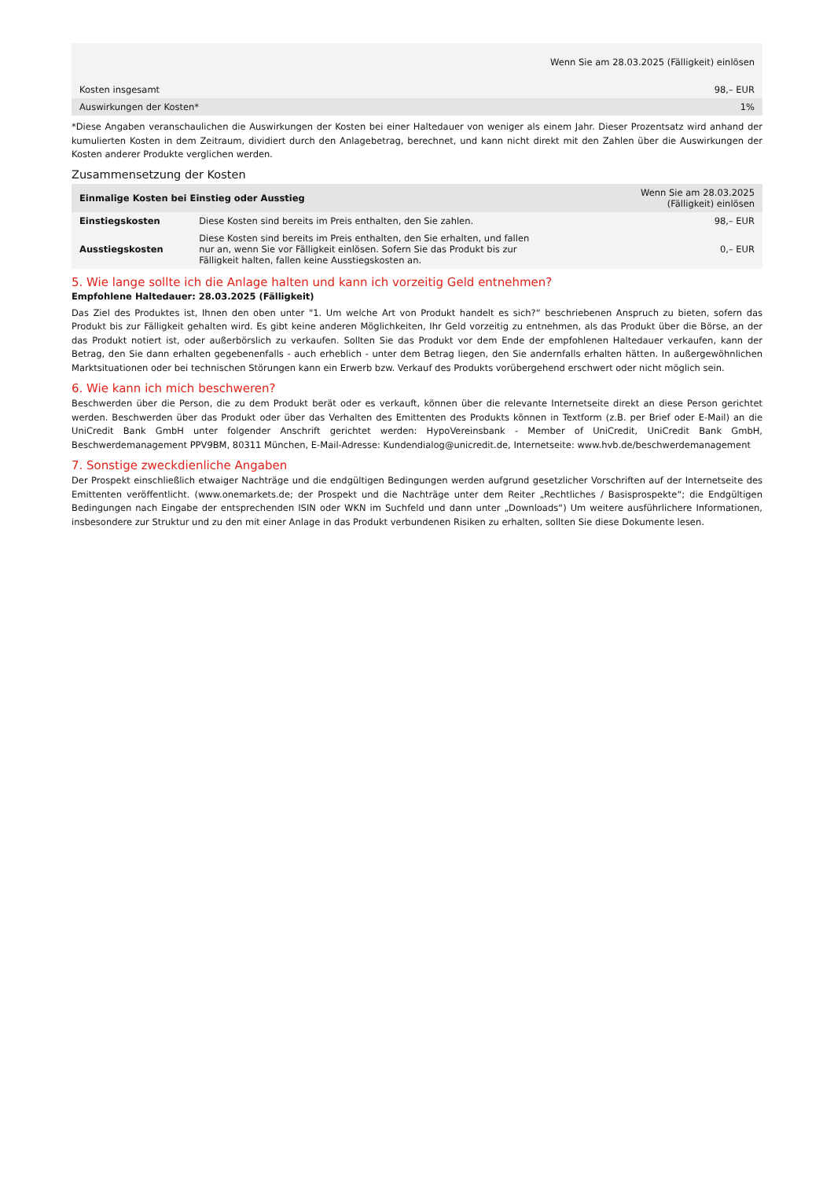| Wenn Sie am 28.03.2025 (Fälligkeit) einlösen | |
| --- | --- |
| Kosten insgesamt | 98,– EUR |
| Auswirkungen der Kosten* | 1% |
*Diese Angaben veranschaulichen die Auswirkungen der Kosten bei einer Haltedauer von weniger als einem Jahr. Dieser Prozentsatz wird anhand der kumulierten Kosten in dem Zeitraum, dividiert durch den Anlagebetrag, berechnet, und kann nicht direkt mit den Zahlen über die Auswirkungen der Kosten anderer Produkte verglichen werden.
Zusammensetzung der Kosten
| Einmalige Kosten bei Einstieg oder Ausstieg | | Wenn Sie am 28.03.2025 (Fälligkeit) einlösen |
| --- | --- | --- |
| Einstiegskosten | Diese Kosten sind bereits im Preis enthalten, den Sie zahlen. | 98,– EUR |
| Ausstiegskosten | Diese Kosten sind bereits im Preis enthalten, den Sie erhalten, und fallen nur an, wenn Sie vor Fälligkeit einlösen. Sofern Sie das Produkt bis zur Fälligkeit halten, fallen keine Ausstiegskosten an. | 0,– EUR |
5. Wie lange sollte ich die Anlage halten und kann ich vorzeitig Geld entnehmen?
Empfohlene Haltedauer: 28.03.2025 (Fälligkeit)
Das Ziel des Produktes ist, Ihnen den oben unter "1. Um welche Art von Produkt handelt es sich?“ beschriebenen Anspruch zu bieten, sofern das Produkt bis zur Fälligkeit gehalten wird. Es gibt keine anderen Möglichkeiten, Ihr Geld vorzeitig zu entnehmen, als das Produkt über die Börse, an der das Produkt notiert ist, oder außerbörslich zu verkaufen. Sollten Sie das Produkt vor dem Ende der empfohlenen Haltedauer verkaufen, kann der Betrag, den Sie dann erhalten gegebenenfalls - auch erheblich - unter dem Betrag liegen, den Sie andernfalls erhalten hätten. In außergewöhnlichen Marktsituationen oder bei technischen Störungen kann ein Erwerb bzw. Verkauf des Produkts vorübergehend erschwert oder nicht möglich sein.
6. Wie kann ich mich beschweren?
Beschwerden über die Person, die zu dem Produkt berät oder es verkauft, können über die relevante Internetseite direkt an diese Person gerichtet werden. Beschwerden über das Produkt oder über das Verhalten des Emittenten des Produkts können in Textform (z.B. per Brief oder E-Mail) an die UniCredit Bank GmbH unter folgender Anschrift gerichtet werden: HypoVereinsbank - Member of UniCredit, UniCredit Bank GmbH, Beschwerdemanagement PPV9BM, 80311 München, E-Mail-Adresse: Kundendialog@unicredit.de, Internetseite: www.hvb.de/beschwerdemanagement
7. Sonstige zweckdienliche Angaben
Der Prospekt einschließlich etwaiger Nachträge und die endgültigen Bedingungen werden aufgrund gesetzlicher Vorschriften auf der Internetseite des Emittenten veröffentlicht. (www.onemarkets.de; der Prospekt und die Nachträge unter dem Reiter „Rechtliches / Basisprospekte“; die Endgültigen Bedingungen nach Eingabe der entsprechenden ISIN oder WKN im Suchfeld und dann unter „Downloads“) Um weitere ausführlichere Informationen, insbesondere zur Struktur und zu den mit einer Anlage in das Produkt verbundenen Risiken zu erhalten, sollten Sie diese Dokumente lesen.